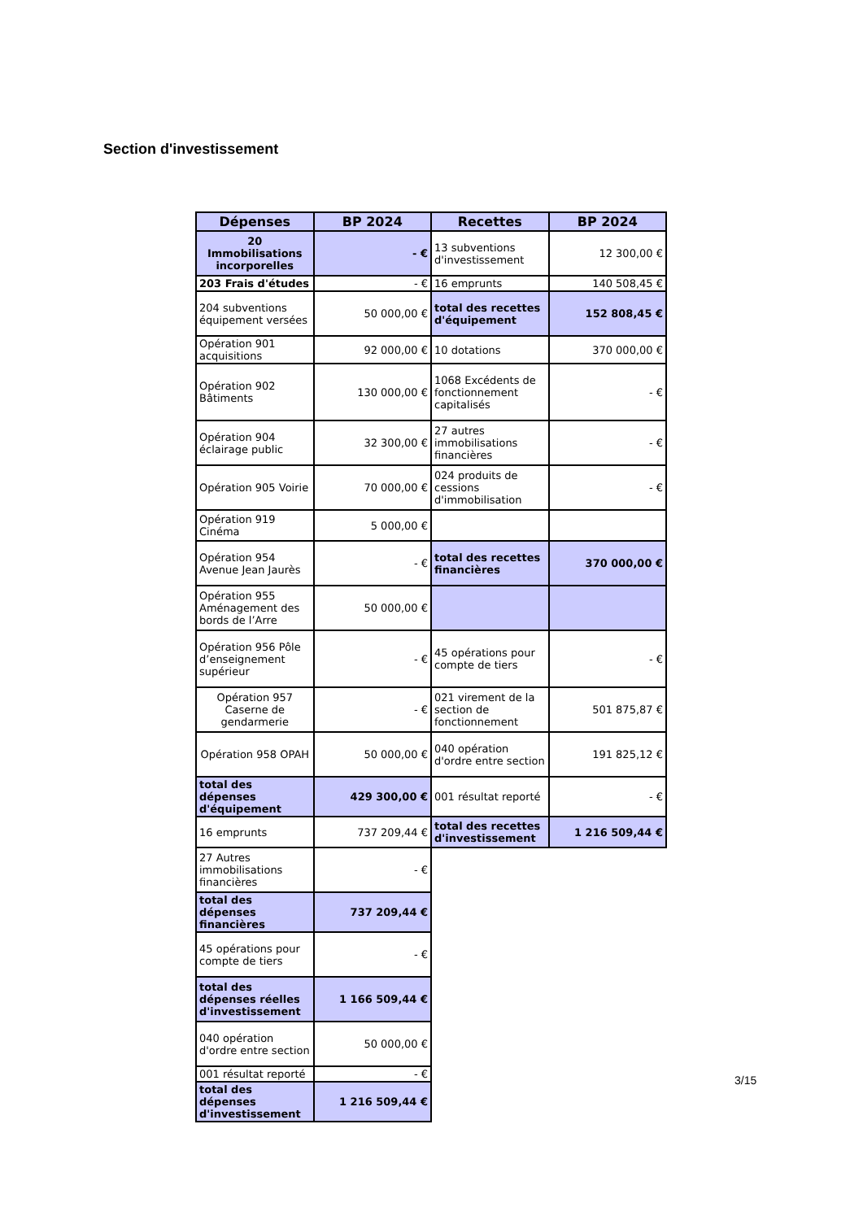Section d'investissement
| Dépenses | BP 2024 | Recettes | BP 2024 |
| --- | --- | --- | --- |
| 20 Immobilisations incorporelles | - € | 13 subventions d'investissement | 12 300,00 € |
| 203 Frais d'études | - € | 16 emprunts | 140 508,45 € |
| 204 subventions équipement versées | 50 000,00 € | total des recettes d'équipement | 152 808,45 € |
| Opération 901 acquisitions | 92 000,00 € | 10 dotations | 370 000,00 € |
| Opération 902 Bâtiments | 130 000,00 € | 1068 Excédents de fonctionnement capitalisés | - € |
| Opération 904 éclairage public | 32 300,00 € | 27 autres immobilisations financières | - € |
| Opération 905 Voirie | 70 000,00 € | 024 produits de cessions d'immobilisation | - € |
| Opération 919 Cinéma | 5 000,00 € | | |
| Opération 954 Avenue Jean Jaurès | - € | total des recettes financières | 370 000,00 € |
| Opération 955 Aménagement des bords de l’Arre | 50 000,00 € | | |
| Opération 956 Pôle d’enseignement supérieur | - € | 45 opérations pour compte de tiers | - € |
| Opération 957 Caserne de gendarmerie | - € | 021 virement de la section de fonctionnement | 501 875,87 € |
| Opération 958 OPAH | 50 000,00 € | 040 opération d'ordre entre section | 191 825,12 € |
| total des dépenses d'équipement | 429 300,00 € | 001 résultat reporté | - € |
| 16 emprunts | 737 209,44 € | total des recettes d'investissement | 1 216 509,44 € |
| 27 Autres immobilisations financières | - € | | |
| total des dépenses financières | 737 209,44 € | | |
| 45 opérations pour compte de tiers | - € | | |
| total des dépenses réelles d'investissement | 1 166 509,44 € | | |
| 040 opération d'ordre entre section | 50 000,00 € | | |
| 001 résultat reporté | - € | | |
| total des dépenses d'investissement | 1 216 509,44 € | | |
3/15